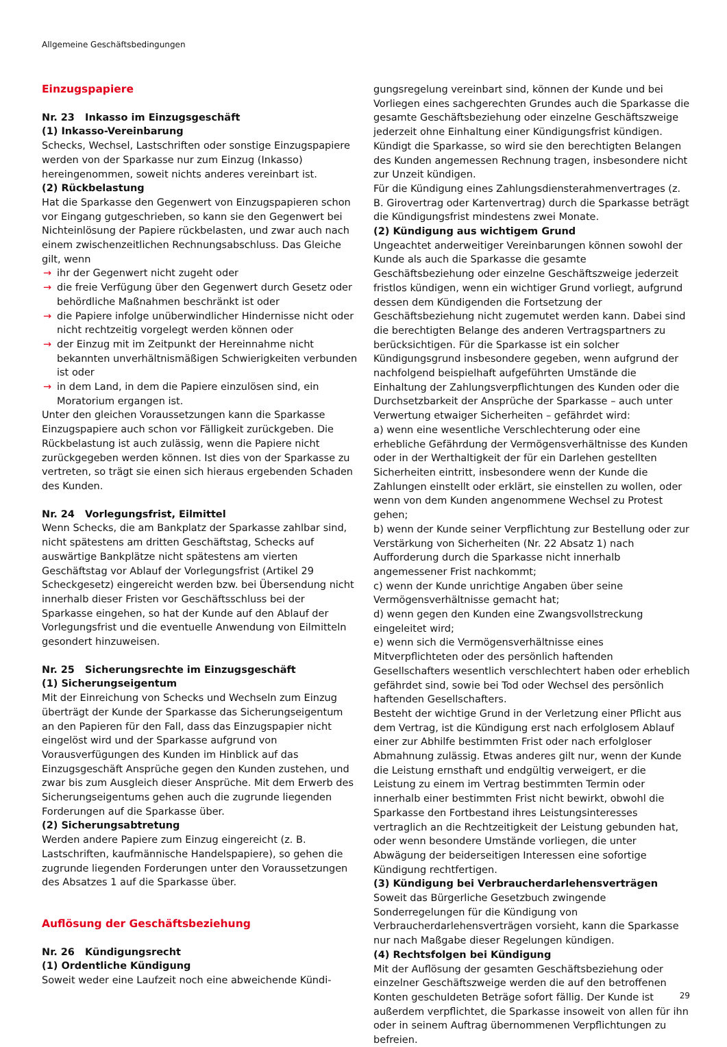Allgemeine Geschäftsbedingungen
Einzugspapiere
Nr. 23 Inkasso im Einzugsgeschäft
(1) Inkasso-Vereinbarung
Schecks, Wechsel, Lastschriften oder sonstige Einzugspapiere werden von der Sparkasse nur zum Einzug (Inkasso) hereingenommen, soweit nichts anderes vereinbart ist.
(2) Rückbelastung
Hat die Sparkasse den Gegenwert von Einzugspapieren schon vor Eingang gutgeschrieben, so kann sie den Gegenwert bei Nichteinlösung der Papiere rückbelasten, und zwar auch nach einem zwischenzeitlichen Rechnungsabschluss. Das Gleiche gilt, wenn
→ ihr der Gegenwert nicht zugeht oder
→ die freie Verfügung über den Gegenwert durch Gesetz oder behördliche Maßnahmen beschränkt ist oder
→ die Papiere infolge unüberwindlicher Hindernisse nicht oder nicht rechtzeitig vorgelegt werden können oder
→ der Einzug mit im Zeitpunkt der Hereinnahme nicht bekannten unverhältnismäßigen Schwierigkeiten verbunden ist oder
→ in dem Land, in dem die Papiere einzulösen sind, ein Moratorium ergangen ist.
Unter den gleichen Voraussetzungen kann die Sparkasse Einzugspapiere auch schon vor Fälligkeit zurückgeben. Die Rückbelastung ist auch zulässig, wenn die Papiere nicht zurückgegeben werden können. Ist dies von der Sparkasse zu vertreten, so trägt sie einen sich hieraus ergebenden Schaden des Kunden.
Nr. 24 Vorlegungsfrist, Eilmittel
Wenn Schecks, die am Bankplatz der Sparkasse zahlbar sind, nicht spätestens am dritten Geschäftstag, Schecks auf auswärtige Bankplätze nicht spätestens am vierten Geschäftstag vor Ablauf der Vorlegungsfrist (Artikel 29 Scheckgesetz) eingereicht werden bzw. bei Übersendung nicht innerhalb dieser Fristen vor Geschäftsschluss bei der Sparkasse eingehen, so hat der Kunde auf den Ablauf der Vorlegungsfrist und die eventuelle Anwendung von Eilmitteln gesondert hinzuweisen.
Nr. 25 Sicherungsrechte im Einzugsgeschäft
(1) Sicherungseigentum
Mit der Einreichung von Schecks und Wechseln zum Einzug überträgt der Kunde der Sparkasse das Sicherungseigentum an den Papieren für den Fall, dass das Einzugspapier nicht eingelöst wird und der Sparkasse aufgrund von Vorausverfügungen des Kunden im Hinblick auf das Einzugsgeschäft Ansprüche gegen den Kunden zustehen, und zwar bis zum Ausgleich dieser Ansprüche. Mit dem Erwerb des Sicherungseigentums gehen auch die zugrunde liegenden Forderungen auf die Sparkasse über.
(2) Sicherungsabtretung
Werden andere Papiere zum Einzug eingereicht (z. B. Lastschriften, kaufmännische Handelspapiere), so gehen die zugrunde liegenden Forderungen unter den Voraussetzungen des Absatzes 1 auf die Sparkasse über.
Auflösung der Geschäftsbeziehung
Nr. 26 Kündigungsrecht
(1) Ordentliche Kündigung
Soweit weder eine Laufzeit noch eine abweichende Kündi-
gungsregelung vereinbart sind, können der Kunde und bei Vorliegen eines sachgerechten Grundes auch die Sparkasse die gesamte Geschäftsbeziehung oder einzelne Geschäftszweige jederzeit ohne Einhaltung einer Kündigungsfrist kündigen. Kündigt die Sparkasse, so wird sie den berechtigten Belangen des Kunden angemessen Rechnung tragen, insbesondere nicht zur Unzeit kündigen.
Für die Kündigung eines Zahlungsdiensterahmenvertrages (z. B. Girovertrag oder Kartenvertrag) durch die Sparkasse beträgt die Kündigungsfrist mindestens zwei Monate.
(2) Kündigung aus wichtigem Grund
Ungeachtet anderweitiger Vereinbarungen können sowohl der Kunde als auch die Sparkasse die gesamte Geschäftsbeziehung oder einzelne Geschäftszweige jederzeit fristlos kündigen, wenn ein wichtiger Grund vorliegt, aufgrund dessen dem Kündigenden die Fortsetzung der Geschäftsbeziehung nicht zugemutet werden kann. Dabei sind die berechtigten Belange des anderen Vertragspartners zu berücksichtigen. Für die Sparkasse ist ein solcher Kündigungsgrund insbesondere gegeben, wenn aufgrund der nachfolgend beispielhaft aufgeführten Umstände die Einhaltung der Zahlungsverpflichtungen des Kunden oder die Durchsetzbarkeit der Ansprüche der Sparkasse – auch unter Verwertung etwaiger Sicherheiten – gefährdet wird:
a) wenn eine wesentliche Verschlechterung oder eine erhebliche Gefährdung der Vermögensverhältnisse des Kunden oder in der Werthaltigkeit der für ein Darlehen gestellten Sicherheiten eintritt, insbesondere wenn der Kunde die Zahlungen einstellt oder erklärt, sie einstellen zu wollen, oder wenn von dem Kunden angenommene Wechsel zu Protest gehen;
b) wenn der Kunde seiner Verpflichtung zur Bestellung oder zur Verstärkung von Sicherheiten (Nr. 22 Absatz 1) nach Aufforderung durch die Sparkasse nicht innerhalb angemessener Frist nachkommt;
c) wenn der Kunde unrichtige Angaben über seine Vermögensverhältnisse gemacht hat;
d) wenn gegen den Kunden eine Zwangsvollstreckung eingeleitet wird;
e) wenn sich die Vermögensverhältnisse eines Mitverpflichteten oder des persönlich haftenden Gesellschafters wesentlich verschlechtert haben oder erheblich gefährdet sind, sowie bei Tod oder Wechsel des persönlich haftenden Gesellschafters.
Besteht der wichtige Grund in der Verletzung einer Pflicht aus dem Vertrag, ist die Kündigung erst nach erfolglosem Ablauf einer zur Abhilfe bestimmten Frist oder nach erfolgloser Abmahnung zulässig. Etwas anderes gilt nur, wenn der Kunde die Leistung ernsthaft und endgültig verweigert, er die Leistung zu einem im Vertrag bestimmten Termin oder innerhalb einer bestimmten Frist nicht bewirkt, obwohl die Sparkasse den Fortbestand ihres Leistungsinteresses vertraglich an die Rechtzeitigkeit der Leistung gebunden hat, oder wenn besondere Umstände vorliegen, die unter Abwägung der beiderseitigen Interessen eine sofortige Kündigung rechtfertigen.
(3) Kündigung bei Verbraucherdarlehensverträgen
Soweit das Bürgerliche Gesetzbuch zwingende Sonderregelungen für die Kündigung von Verbraucherdarlehensverträgen vorsieht, kann die Sparkasse nur nach Maßgabe dieser Regelungen kündigen.
(4) Rechtsfolgen bei Kündigung
Mit der Auflösung der gesamten Geschäftsbeziehung oder einzelner Geschäftszweige werden die auf den betroffenen Konten geschuldeten Beträge sofort fällig. Der Kunde ist außerdem verpflichtet, die Sparkasse insoweit von allen für ihn oder in seinem Auftrag übernommenen Verpflichtungen zu befreien.
29